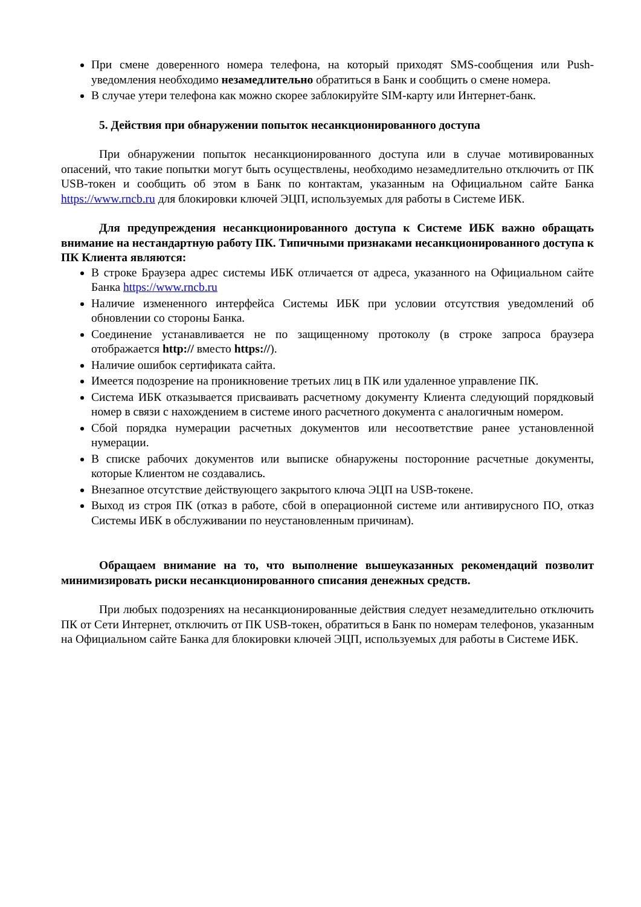При смене доверенного номера телефона, на который приходят SMS-сообщения или Push-уведомления необходимо незамедлительно обратиться в Банк и сообщить о смене номера.
В случае утери телефона как можно скорее заблокируйте SIM-карту или Интернет-банк.
5. Действия при обнаружении попыток несанкционированного доступа
При обнаружении попыток несанкционированного доступа или в случае мотивированных опасений, что такие попытки могут быть осуществлены, необходимо незамедлительно отключить от ПК USB-токен и сообщить об этом в Банк по контактам, указанным на Официальном сайте Банка https://www.rncb.ru для блокировки ключей ЭЦП, используемых для работы в Системе ИБК.
Для предупреждения несанкционированного доступа к Системе ИБК важно обращать внимание на нестандартную работу ПК. Типичными признаками несанкционированного доступа к ПК Клиента являются:
В строке Браузера адрес системы ИБК отличается от адреса, указанного на Официальном сайте Банка https://www.rncb.ru
Наличие измененного интерфейса Системы ИБК при условии отсутствия уведомлений об обновлении со стороны Банка.
Соединение устанавливается не по защищенному протоколу (в строке запроса браузера отображается http:// вместо https://).
Наличие ошибок сертификата сайта.
Имеется подозрение на проникновение третьих лиц в ПК или удаленное управление ПК.
Система ИБК отказывается присваивать расчетному документу Клиента следующий порядковый номер в связи с нахождением в системе иного расчетного документа с аналогичным номером.
Сбой порядка нумерации расчетных документов или несоответствие ранее установленной нумерации.
В списке рабочих документов или выписке обнаружены посторонние расчетные документы, которые Клиентом не создавались.
Внезапное отсутствие действующего закрытого ключа ЭЦП на USB-токене.
Выход из строя ПК (отказ в работе, сбой в операционной системе или антивирусного ПО, отказ Системы ИБК в обслуживании по неустановленным причинам).
Обращаем внимание на то, что выполнение вышеуказанных рекомендаций позволит минимизировать риски несанкционированного списания денежных средств.
При любых подозрениях на несанкционированные действия следует незамедлительно отключить ПК от Сети Интернет, отключить от ПК USB-токен, обратиться в Банк по номерам телефонов, указанным на Официальном сайте Банка для блокировки ключей ЭЦП, используемых для работы в Системе ИБК.